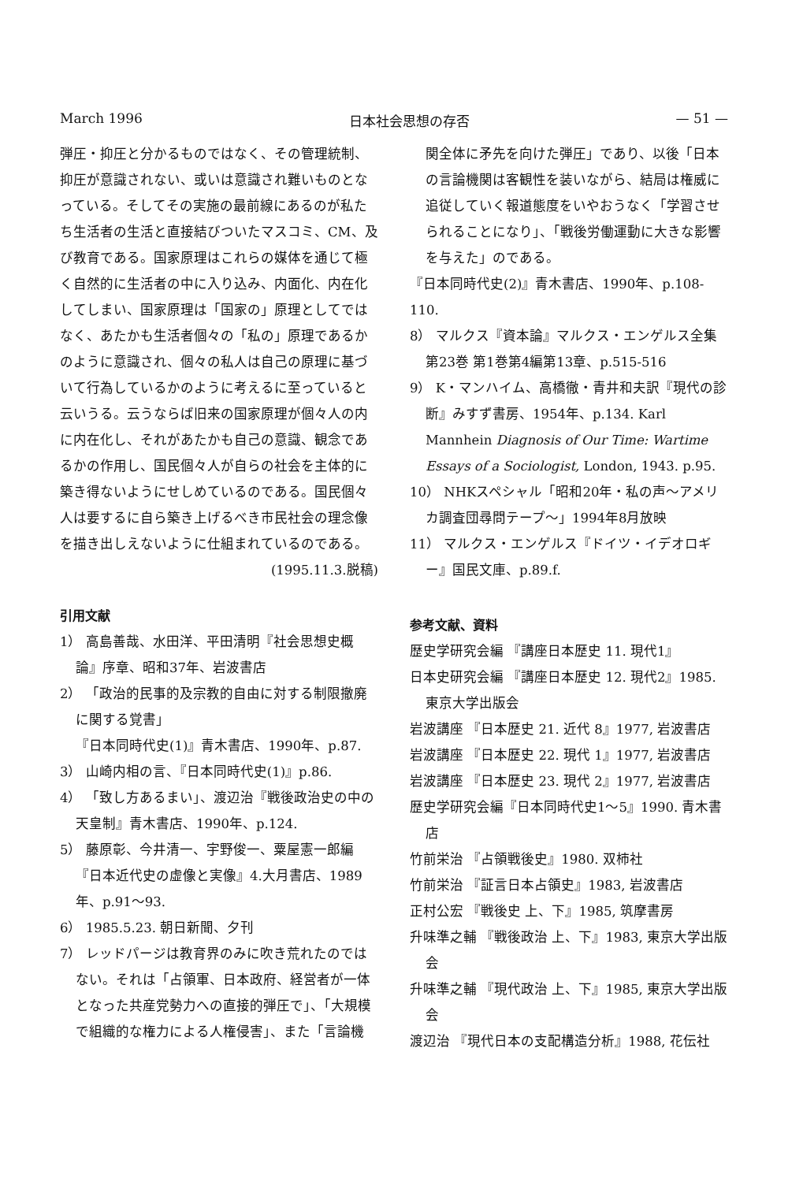March 1996 日本社会思想の存否 — 51 —
弾圧・抑圧と分かるものではなく、その管理統制、抑圧が意識されない、或いは意識され難いものとなっている。そしてその実施の最前線にあるのが私たち生活者の生活と直接結びついたマスコミ、CM、及び教育である。国家原理はこれらの媒体を通じて極く自然的に生活者の中に入り込み、内面化、内在化してしまい、国家原理は「国家の」原理としてではなく、あたかも生活者個々の「私の」原理であるかのように意識され、個々の私人は自己の原理に基づいて行為しているかのように考えるに至っていると云いうる。云うならば旧来の国家原理が個々人の内に内在化し、それがあたかも自己の意識、観念であるかの作用し、国民個々人が自らの社会を主体的に築き得ないようにせしめているのである。国民個々人は要するに自ら築き上げるべき市民社会の理念像を描き出しえないように仕組まれているのである。
(1995.11.3.脱稿)
引用文献
1） 高島善哉、水田洋、平田清明『社会思想史概論』序章、昭和37年、岩波書店
2） 「政治的民事的及宗教的自由に対する制限撤廃に関する覚書」
『日本同時代史(1)』青木書店、1990年、p.87.
3） 山崎内相の言、『日本同時代史(1)』p.86.
4） 「致し方あるまい」、渡辺治『戦後政治史の中の天皇制』青木書店、1990年、p.124.
5） 藤原彰、今井清一、宇野俊一、粟屋憲一郎編『日本近代史の虚像と実像』4.大月書店、1989年、p.91～93.
6） 1985.5.23. 朝日新聞、夕刊
7） レッドパージは教育界のみに吹き荒れたのではない。それは「占領軍、日本政府、経営者が一体となった共産党勢力への直接的弾圧で」、「大規模で組織的な権力による人権侵害」、また「言論機
関全体に矛先を向けた弾圧」であり、以後「日本の言論機関は客観性を装いながら、結局は権威に追従していく報道態度をいやおうなく「学習させられることになり」、「戦後労働運動に大きな影響を与えた」のである。
『日本同時代史(2)』青木書店、1990年、p.108-110.
8） マルクス『資本論』マルクス・エンゲルス全集 第23巻 第1巻第4編第13章、p.515-516
9） K・マンハイム、高橋徹・青井和夫訳『現代の診断』みすず書房、1954年、p.134. Karl Mannhein Diagnosis of Our Time: Wartime Essays of a Sociologist, London, 1943. p.95.
10） NHKスペシャル「昭和20年・私の声～アメリカ調査団尋問テープ～」1994年8月放映
11） マルクス・エンゲルス『ドイツ・イデオロギー』国民文庫、p.89.f.
参考文献、資料
歴史学研究会編 『講座日本歴史 11. 現代1』
日本史研究会編 『講座日本歴史 12. 現代2』1985. 東京大学出版会
岩波講座 『日本歴史 21. 近代 8』1977, 岩波書店
岩波講座 『日本歴史 22. 現代 1』1977, 岩波書店
岩波講座 『日本歴史 23. 現代 2』1977, 岩波書店
歴史学研究会編『日本同時代史1～5』1990. 青木書店
竹前栄治 『占領戦後史』1980. 双柿社
竹前栄治 『証言日本占領史』1983, 岩波書店
正村公宏 『戦後史 上、下』1985, 筑摩書房
升味準之輔 『戦後政治 上、下』1983, 東京大学出版会
升味準之輔 『現代政治 上、下』1985, 東京大学出版会
渡辺治 『現代日本の支配構造分析』1988, 花伝社